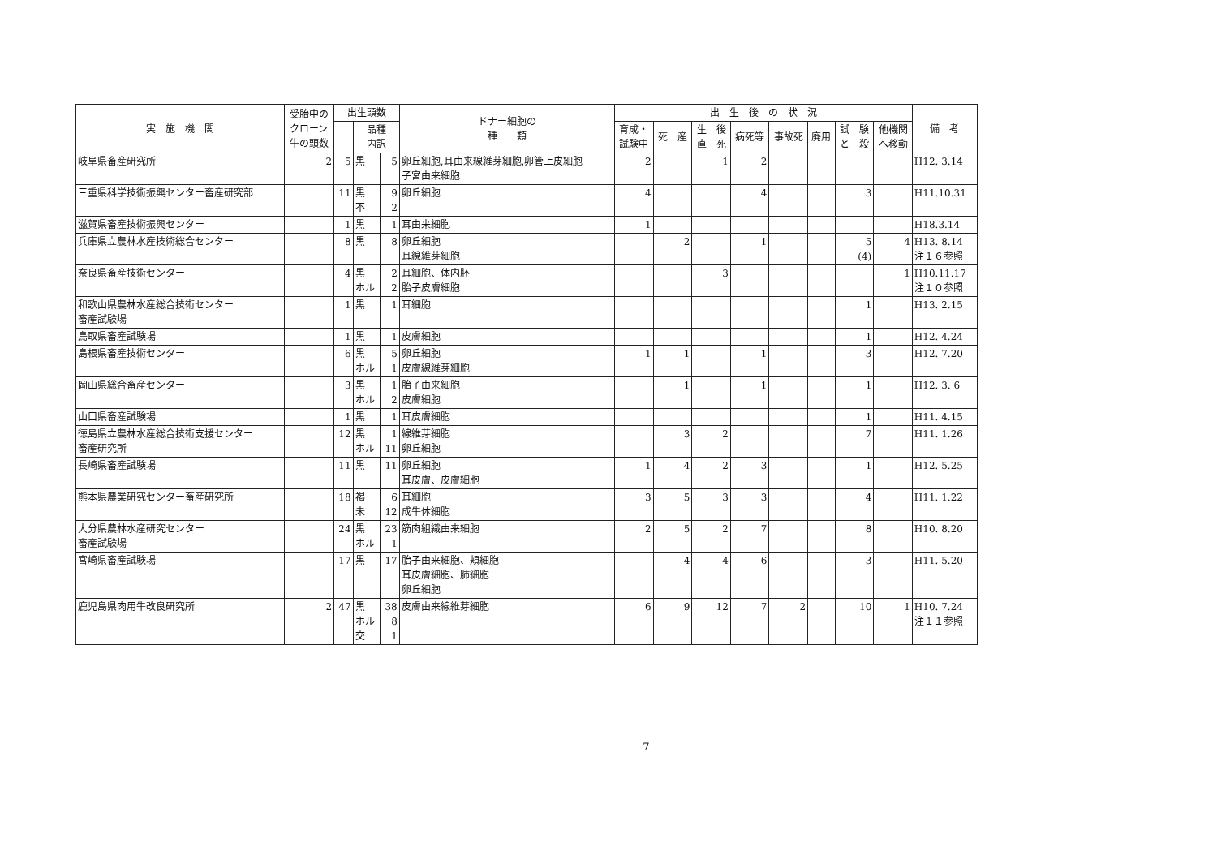| 実 施 機 関 | 受胎中の クローン 牛の頭数 | 出生頭数 | | | ドナー細胞の 種 類 | 出 生 後 の 状 況 | | | | | | | | 備 考 |
| --- | --- | --- | --- | --- | --- | --- | --- | --- | --- | --- | --- | --- | --- | --- |
| | | | 品種 内訳 | | | 育成・ 試験中 | 死 産 | 生 後 直 死 | 病死等 | 事故死 | 廃用 | 試 験 と 殺 | 他機関 へ移動 | |
| 岐阜県畜産研究所 | 2 | 5 | 黒 | 5 | 卵丘細胞,耳由来線維芽細胞,卵管上皮細胞 子宮由来細胞 | 2 | | 1 | 2 | | | | | H12. 3.14 |
| 三重県科学技術振興センター畜産研究部 | | 11 | 黒 不 | 9 2 | 卵丘細胞 | 4 | | | 4 | | | 3 | | H11.10.31 |
| 滋賀県畜産技術振興センター | | 1 | 黒 | 1 | 耳由来細胞 | 1 | | | | | | | | H18.3.14 |
| 兵庫県立農林水産技術総合センター | | 8 | 黒 | 8 | 卵丘細胞 耳線維芽細胞 | | 2 | | 1 | | | 5 (4) | 4 | H13. 8.14 注１６参照 |
| 奈良県畜産技術センター | | 4 | 黒 ホル | 2 2 | 耳細胞、体内胚 胎子皮膚細胞 | | | 3 | | | | | 1 | H10.11.17 注１０参照 |
| 和歌山県農林水産総合技術センター 畜産試験場 | | 1 | 黒 | 1 | 耳細胞 | | | | | | | 1 | | H13. 2.15 |
| 鳥取県畜産試験場 | | 1 | 黒 | 1 | 皮膚細胞 | | | | | | | 1 | | H12. 4.24 |
| 島根県畜産技術センター | | 6 | 黒 ホル | 5 1 | 卵丘細胞 皮膚線維芽細胞 | 1 | 1 | | 1 | | | 3 | | H12. 7.20 |
| 岡山県総合畜産センター | | 3 | 黒 ホル | 1 2 | 胎子由来細胞 皮膚細胞 | | 1 | | 1 | | | 1 | | H12. 3. 6 |
| 山口県畜産試験場 | | 1 | 黒 | 1 | 耳皮膚細胞 | | | | | | | 1 | | H11. 4.15 |
| 徳島県立農林水産総合技術支援センター 畜産研究所 | | 12 | 黒 ホル | 1 11 | 線維芽細胞 卵丘細胞 | | 3 | 2 | | | | 7 | | H11. 1.26 |
| 長崎県畜産試験場 | | 11 | 黒 | 11 | 卵丘細胞 耳皮膚、皮膚細胞 | 1 | 4 | 2 | 3 | | | 1 | | H12. 5.25 |
| 熊本県農業研究センター畜産研究所 | | 18 | 褐 未 | 6 12 | 耳細胞 成牛体細胞 | 3 | 5 | 3 | 3 | | | 4 | | H11. 1.22 |
| 大分県農林水産研究センター 畜産試験場 | | 24 | 黒 ホル | 23 1 | 筋肉組織由来細胞 | 2 | 5 | 2 | 7 | | | 8 | | H10. 8.20 |
| 宮崎県畜産試験場 | | 17 | 黒 | 17 | 胎子由来細胞、頬細胞 耳皮膚細胞、肺細胞 卵丘細胞 | | 4 | 4 | 6 | | | 3 | | H11. 5.20 |
| 鹿児島県肉用牛改良研究所 | 2 | 47 | 黒 ホル 交 | 38 8 1 | 皮膚由来線維芽細胞 | 6 | 9 | 12 | 7 | 2 | | 10 | 1 | H10. 7.24 注１１参照 |
7